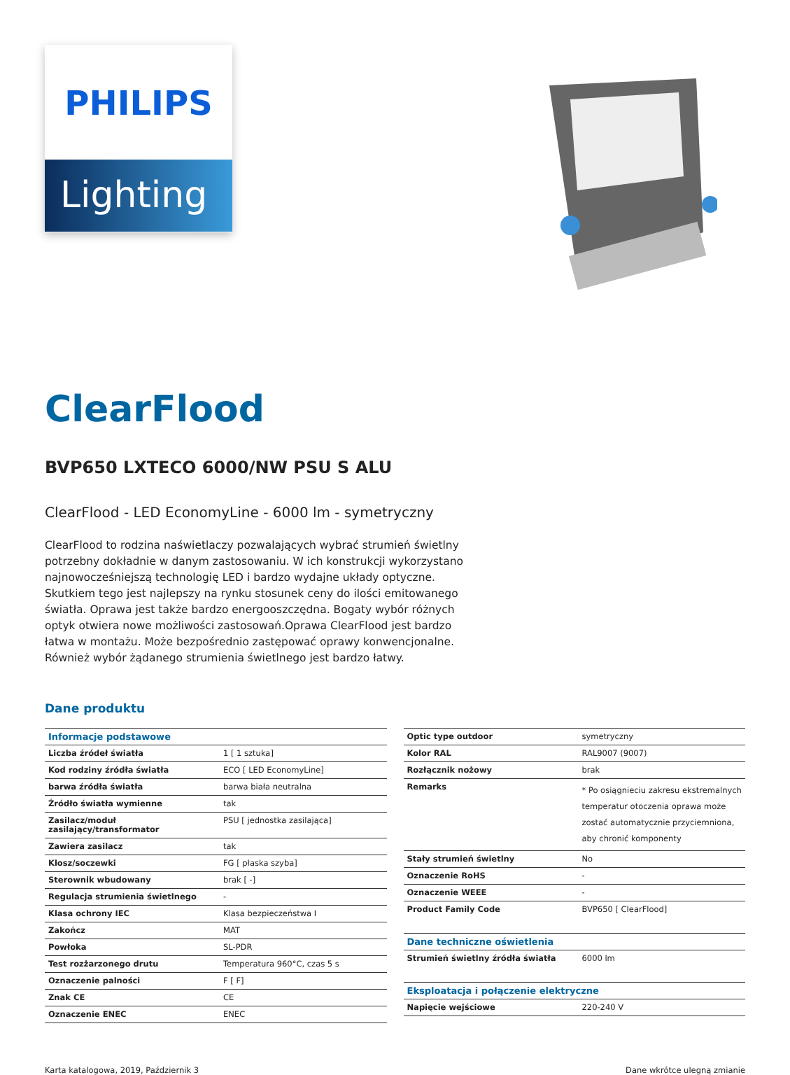PHILIPS
Lighting
ClearFlood
BVP650 LXTECO 6000/NW PSU S ALU
ClearFlood - LED EconomyLine - 6000 lm - symetryczny
ClearFlood to rodzina naświetlaczy pozwalających wybrać strumień świetlny potrzebny dokładnie w danym zastosowaniu. W ich konstrukcji wykorzystano najnowocześniejszą technologię LED i bardzo wydajne układy optyczne. Skutkiem tego jest najlepszy na rynku stosunek ceny do ilości emitowanego światła. Oprawa jest także bardzo energooszczędna. Bogaty wybór różnych optyk otwiera nowe możliwości zastosowań.Oprawa ClearFlood jest bardzo łatwa w montażu. Może bezpośrednio zastępować oprawy konwencjonalne. Również wybór żądanego strumienia świetlnego jest bardzo łatwy.
Dane produktu
| Informacje podstawowe | |
| --- | --- |
| Liczba źródeł światła | 1 [ 1 sztuka] |
| Kod rodziny źródła światła | ECO [ LED EconomyLine] |
| barwa źródła światła | barwa biała neutralna |
| Źródło światła wymienne | tak |
| Zasilacz/moduł zasilający/transformator | PSU [ jednostka zasilająca] |
| Zawiera zasilacz | tak |
| Klosz/soczewki | FG [ płaska szyba] |
| Sterownik wbudowany | brak [ -] |
| Regulacja strumienia świetlnego | - |
| Klasa ochrony IEC | Klasa bezpieczeństwa I |
| Zakończ | MAT |
| Powłoka | SL-PDR |
| Test rozżarzonego drutu | Temperatura 960°C, czas 5 s |
| Oznaczenie palności | F [ F] |
| Znak CE | CE |
| Oznaczenie ENEC | ENEC |
| Optic type outdoor | symetryczny |
| Kolor RAL | RAL9007 (9007) |
| Rozłącznik nożowy | brak |
| Remarks | * Po osiągnieciu zakresu ekstremalnych temperatur otoczenia oprawa może zostać automatycznie przyciemniona, aby chronić komponenty |
| Stały strumień świetlny | No |
| Oznaczenie RoHS | - |
| Oznaczenie WEEE | - |
| Product Family Code | BVP650 [ ClearFlood] |
| Dane techniczne oświetlenia | |
| Strumień świetlny źródła światła | 6000 lm |
| Eksploatacja i połączenie elektryczne | |
| Napięcie wejściowe | 220-240 V |
Karta katalogowa, 2019, Październik 3 Dane wkrótce ulegną zmianie